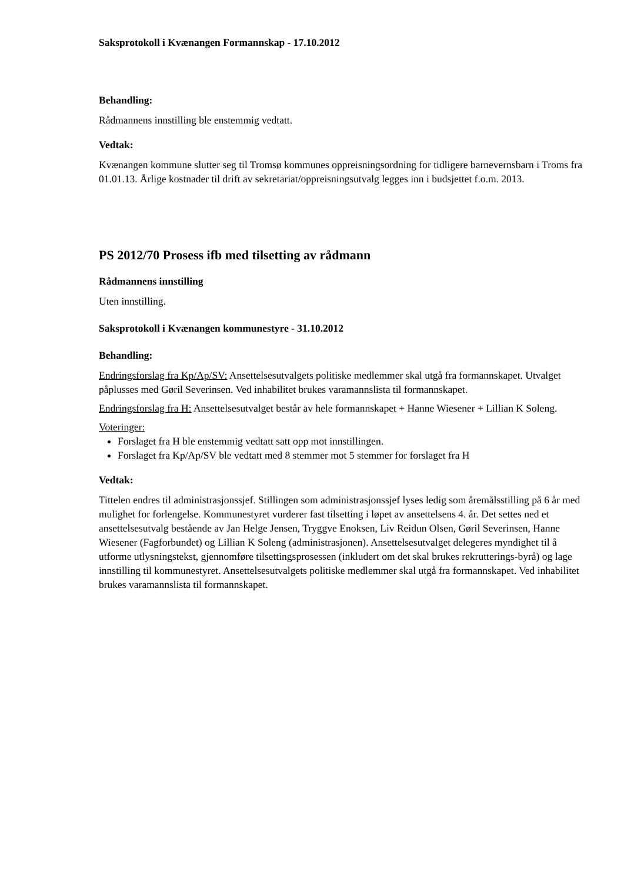Saksprotokoll i Kvænangen Formannskap - 17.10.2012
Behandling:
Rådmannens innstilling ble enstemmig vedtatt.
Vedtak:
Kvænangen kommune slutter seg til Tromsø kommunes oppreisningsordning for tidligere barnevernsbarn i Troms fra 01.01.13. Årlige kostnader til drift av sekretariat/oppreisningsutvalg legges inn i budsjettet f.o.m. 2013.
PS 2012/70 Prosess ifb med tilsetting av rådmann
Rådmannens innstilling
Uten innstilling.
Saksprotokoll i Kvænangen kommunestyre - 31.10.2012
Behandling:
Endringsforslag fra Kp/Ap/SV: Ansettelsesutvalgets politiske medlemmer skal utgå fra formannskapet. Utvalget påplusses med Gøril Severinsen. Ved inhabilitet brukes varamannslista til formannskapet.
Endringsforslag fra H: Ansettelsesutvalget består av hele formannskapet + Hanne Wiesener + Lillian K Soleng.
Voteringer:
Forslaget fra H ble enstemmig vedtatt satt opp mot innstillingen.
Forslaget fra Kp/Ap/SV ble vedtatt med 8 stemmer mot 5 stemmer for forslaget fra H
Vedtak:
Tittelen endres til administrasjonssjef. Stillingen som administrasjonssjef lyses ledig som åremålsstilling på 6 år med mulighet for forlengelse. Kommunestyret vurderer fast tilsetting i løpet av ansettelsens 4. år. Det settes ned et ansettelsesutvalg bestående av Jan Helge Jensen, Tryggve Enoksen, Liv Reidun Olsen, Gøril Severinsen, Hanne Wiesener (Fagforbundet) og Lillian K Soleng (administrasjonen). Ansettelsesutvalget delegeres myndighet til å utforme utlysningstekst, gjennomføre tilsettingsprosessen (inkludert om det skal brukes rekrutterings-byrå) og lage innstilling til kommunestyret. Ansettelsesutvalgets politiske medlemmer skal utgå fra formannskapet. Ved inhabilitet brukes varamannslista til formannskapet.